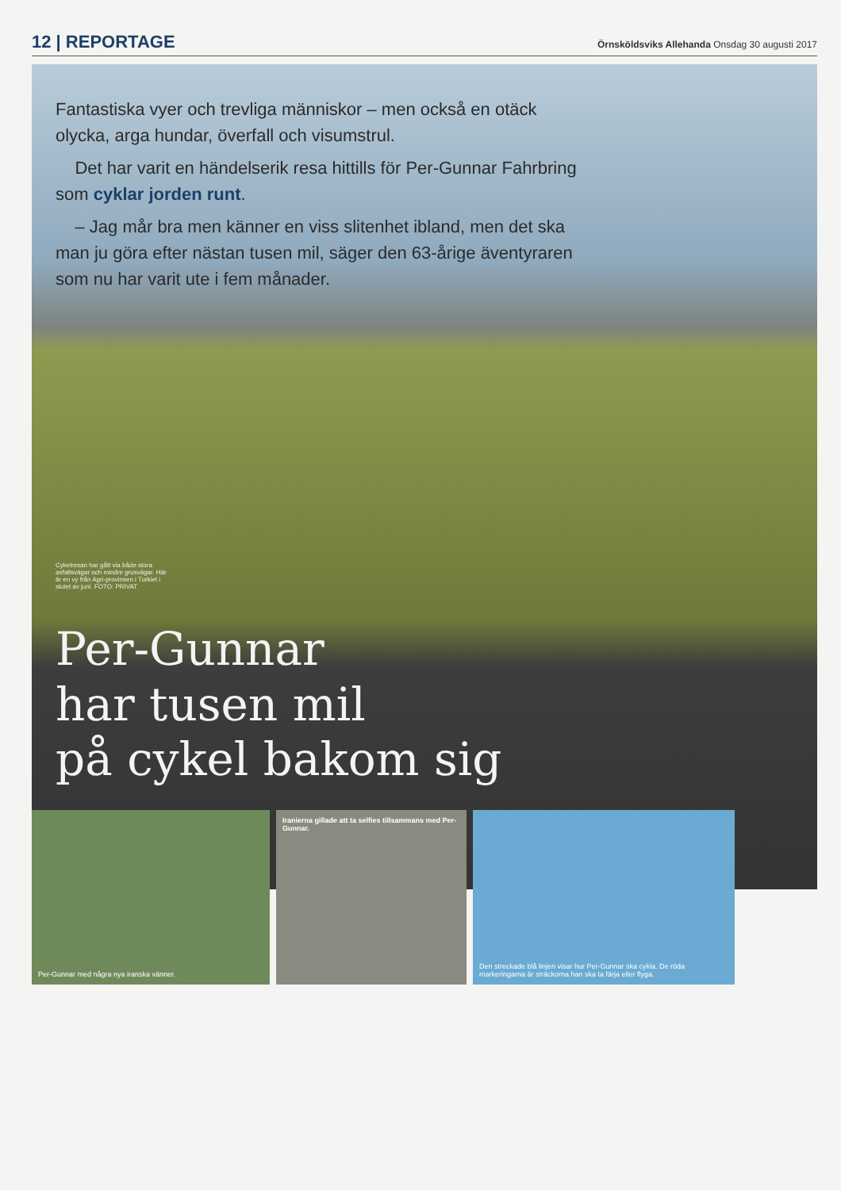12 | REPORTAGE Örnsköldsviks Allehanda Onsdag 30 augusti 2017
Fantastiska vyer och trevliga människor – men också en otäck olycka, arga hundar, överfall och visumstrul.
Det har varit en händelserik resa hittills för Per-Gunnar Fahrbring som cyklar jorden runt.
– Jag mår bra men känner en viss slitenhet ibland, men det ska man ju göra efter nästan tusen mil, säger den 63-årige äventyraren som nu har varit ute i fem månader.
Cykelresan har gått via både stora asfaltsvägar och mindre grusvägar. Här är en vy från Agri-provinsen i Turkiet i slutet av juni. FOTO: PRIVAT
Per-Gunnar
har tusen mil
på cykel bakom sig
Per-Gunnar med några nya iranska vänner. Iranierna gillade att ta selfies tillsammans med Per-Gunnar.
Den streckade blå linjen visar hur Per-Gunnar ska cykla. De röda markeringarna är sträckorna han ska ta färja eller flyga.